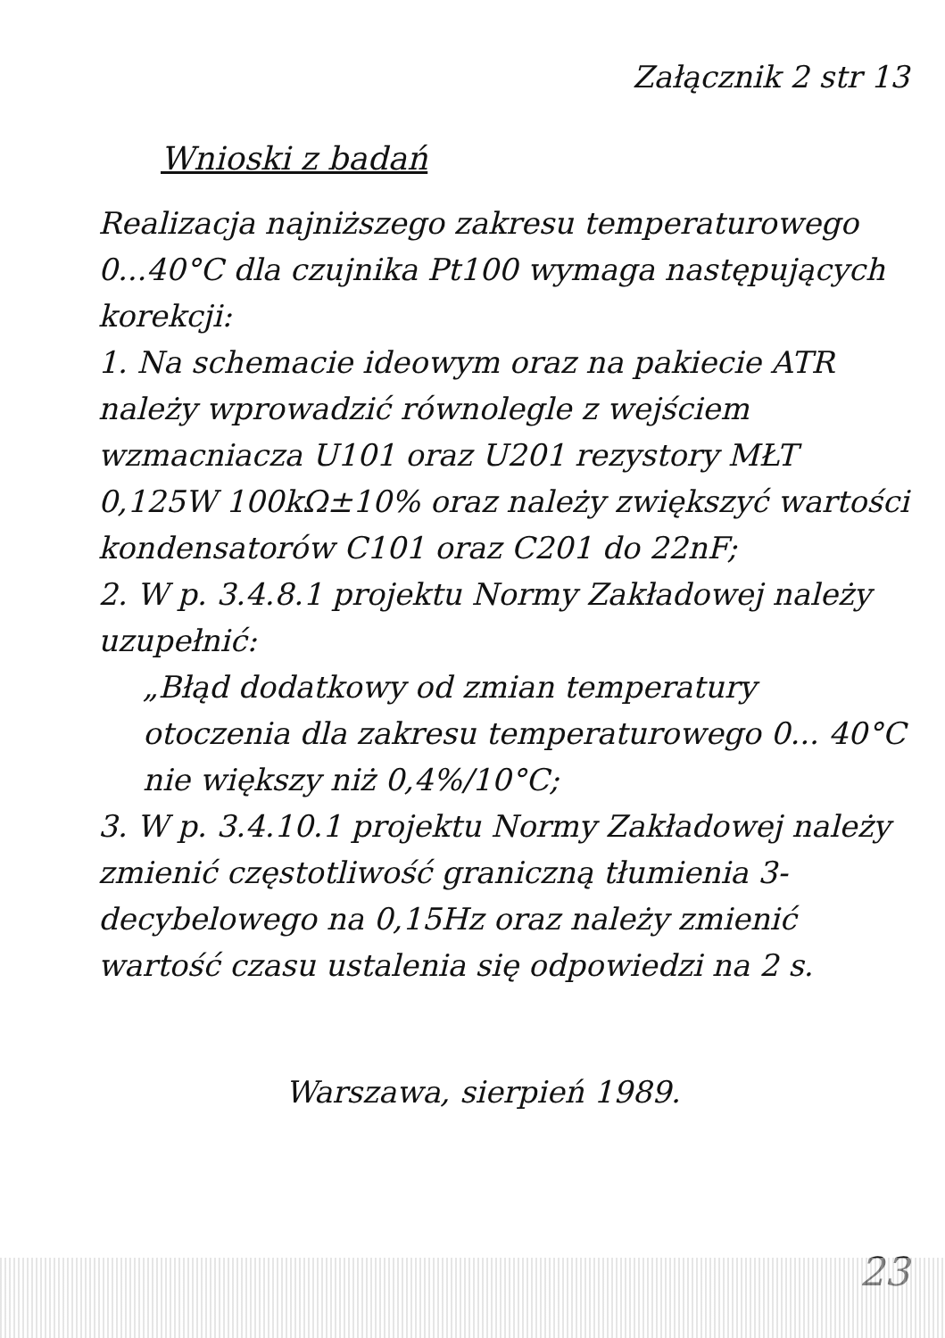Załącznik 2 str 13
Wnioski z badań
Realizacja najniższego zakresu temperaturowego 0...40°C dla czujnika Pt100 wymaga następujących korekcji:
1. Na schemacie ideowym oraz na pakiecie ATR należy wprowadzić równolegle z wejściem wzmacniacza U101 oraz U201 rezystory MŁT 0,125W 100kΩ±10% oraz należy zwiększyć wartości kondensatorów C101 oraz C201 do 22nF;
2. W p. 3.4.8.1 projektu Normy Zakładowej należy uzupełnić:
„Błąd dodatkowy od zmian temperatury otoczenia dla zakresu temperaturowego 0... 40°C nie większy niż 0,4%/10°C;
3. W p. 3.4.10.1 projektu Normy Zakładowej należy zmienić częstotliwość graniczną tłumienia 3-decybelowego na 0,15Hz oraz należy zmienić wartość czasu ustalenia się odpowiedzi na 2 s.
Warszawa, sierpień 1989.
23